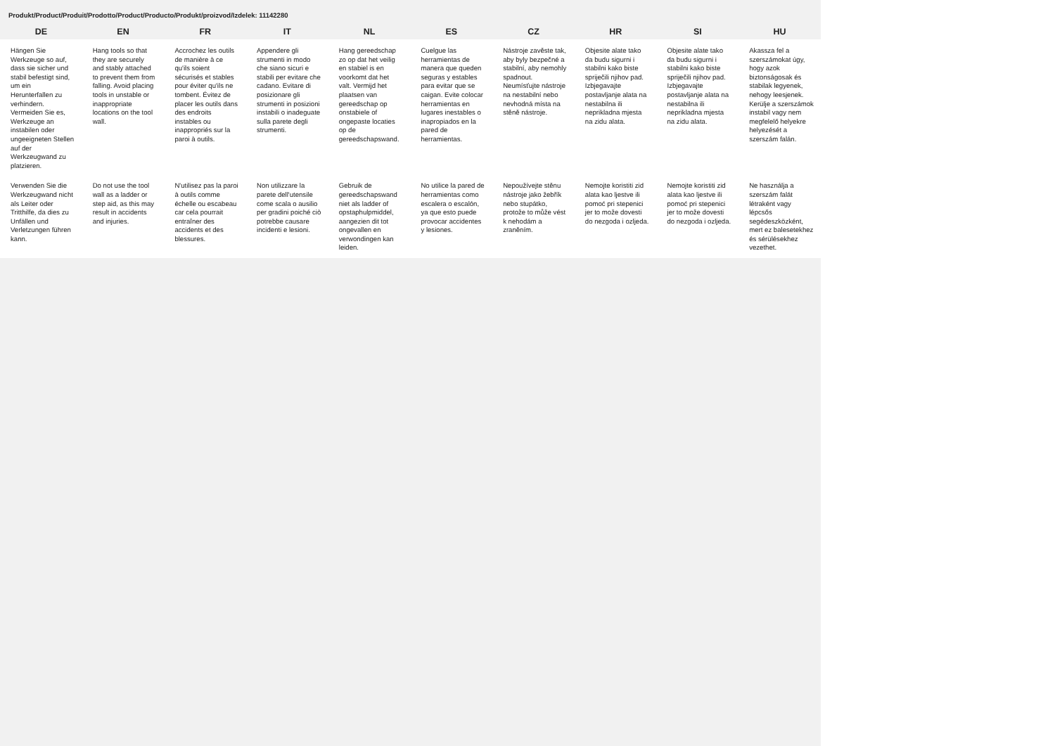Produkt/Product/Produit/Prodotto/Product/Producto/Produkt/proizvod/Izdelek: 11142280
| DE | EN | FR | IT | NL | ES | CZ | HR | SI | HU |
| --- | --- | --- | --- | --- | --- | --- | --- | --- | --- |
| Hängen Sie Werkzeuge so auf, dass sie sicher und stabil befestigt sind, um ein Herunterfallen zu verhindern. Vermeiden Sie es, Werkzeuge an instabilen oder ungeeigneten Stellen auf der Werkzeugwand zu platzieren. | Hang tools so that they are securely and stably attached to prevent them from falling. Avoid placing tools in unstable or inappropriate locations on the tool wall. | Accrochez les outils de manière à ce qu'ils soient sécurisés et stables pour éviter qu'ils ne tombent. Évitez de placer les outils dans des endroits instables ou inappropriés sur la paroi à outils. | Appendere gli strumenti in modo che siano sicuri e stabili per evitare che cadano. Evitare di posizionare gli strumenti in posizioni instabili o inadeguate sulla parete degli strumenti. | Hang gereedschap zo op dat het veilig en stabiel is en voorkomt dat het valt. Vermijd het plaatsen van gereedschap op onstabiele of ongepaste locaties op de gereedschapswand. | Cuelgue las herramientas de manera que queden seguras y estables para evitar que se caigan. Evite colocar herramientas en lugares inestables o inapropiados en la pared de herramientas. | Nástroje zavěste tak, aby byly bezpečné a stabilní, aby nemohly spadnout. Neumísťujte nástroje na nestabilní nebo nevhodná místa na stěně nástroje. | Objesite alate tako da budu sigurni i stabilni kako biste spriječili njihov pad. Izbjegavajte postavljanje alata na nestabilna ili neprikladna mjesta na zidu alata. | Objesite alate tako da budu sigurni i stabilni kako biste spriječili njihov pad. Izbjegavajte postavljanje alata na nestabilna ili neprikladna mjesta na zidu alata. | Akassza fel a szerszámokat úgy, hogy azok biztonságosak és stabilak legyenek, nehogy leesjenek. Kerülje a szerszámok instabil vagy nem megfelelő helyekre helyezését a szerszám falán. |
| Verwenden Sie die Werkzeugwand nicht als Leiter oder Tritthilfe, da dies zu Unfällen und Verletzungen führen kann. | Do not use the tool wall as a ladder or step aid, as this may result in accidents and injuries. | N'utilisez pas la paroi à outils comme échelle ou escabeau car cela pourrait entraîner des accidents et des blessures. | Non utilizzare la parete dell'utensile come scala o ausilio per gradini poiché ciò potrebbe causare incidenti e lesioni. | Gebruik de gereedschapswand niet als ladder of opstaphulpmiddel, aangezien dit tot ongevallen en verwondingen kan leiden. | No utilice la pared de herramientas como escalera o escalón, ya que esto puede provocar accidentes y lesiones. | Nepoužívejte stěnu nástroje jako žebřík nebo stupátko, protože to může vést k nehodám a zraněním. | Nemojte koristiti zid alata kao ljestve ili pomoć pri stepenici jer to može dovesti do nezgoda i ozljeda. | Nemojte koristiti zid alata kao ljestve ili pomoć pri stepenici jer to može dovesti do nezgoda i ozljeda. | Ne használja a szerszám falát létraként vagy lépcsős segédeszközként, mert ez balesetekhez és sérülésekhez vezethet. |